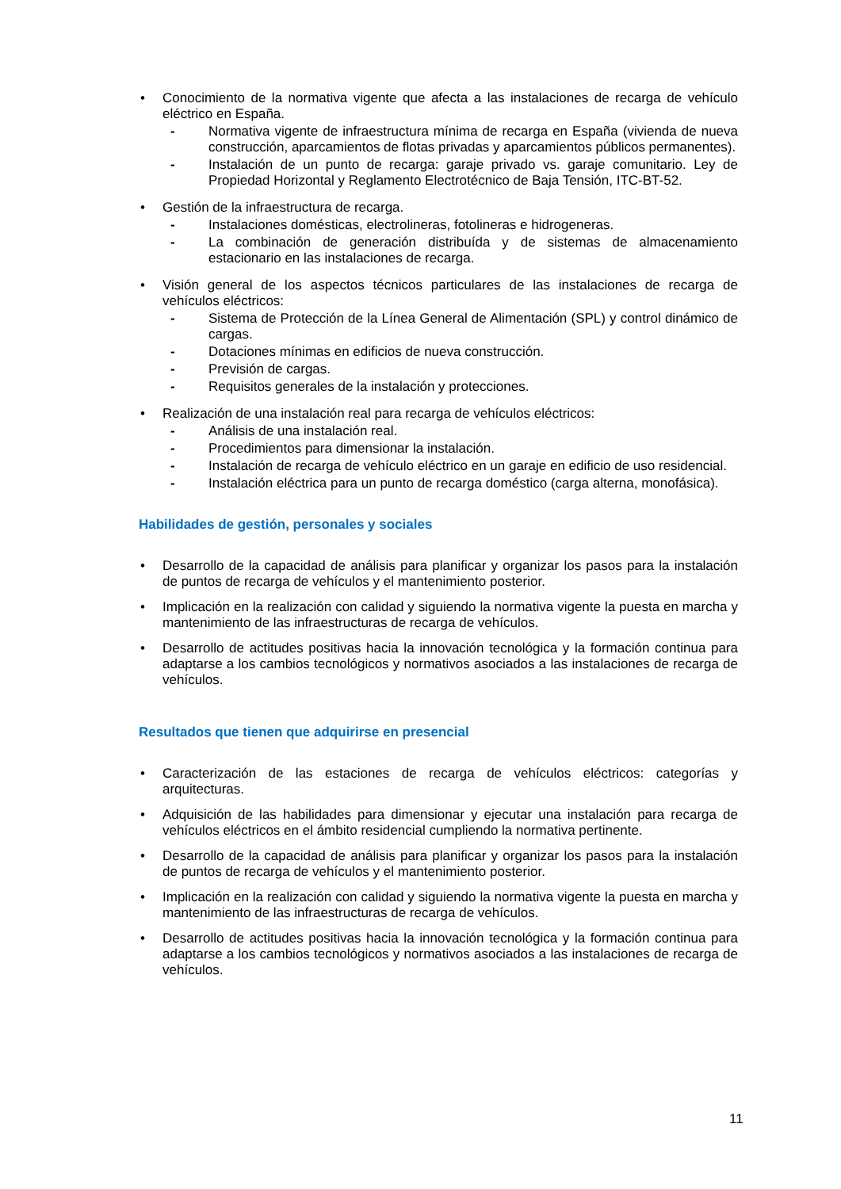• Conocimiento de la normativa vigente que afecta a las instalaciones de recarga de vehículo eléctrico en España.
- Normativa vigente de infraestructura mínima de recarga en España (vivienda de nueva construcción, aparcamientos de flotas privadas y aparcamientos públicos permanentes).
- Instalación de un punto de recarga: garaje privado vs. garaje comunitario. Ley de Propiedad Horizontal y Reglamento Electrotécnico de Baja Tensión, ITC-BT-52.
• Gestión de la infraestructura de recarga.
- Instalaciones domésticas, electrolineras, fotolineras e hidrogeneras.
- La combinación de generación distribuída y de sistemas de almacenamiento estacionario en las instalaciones de recarga.
• Visión general de los aspectos técnicos particulares de las instalaciones de recarga de vehículos eléctricos:
- Sistema de Protección de la Línea General de Alimentación (SPL) y control dinámico de cargas.
- Dotaciones mínimas en edificios de nueva construcción.
- Previsión de cargas.
- Requisitos generales de la instalación y protecciones.
• Realización de una instalación real para recarga de vehículos eléctricos:
- Análisis de una instalación real.
- Procedimientos para dimensionar la instalación.
- Instalación de recarga de vehículo eléctrico en un garaje en edificio de uso residencial.
- Instalación eléctrica para un punto de recarga doméstico (carga alterna, monofásica).
Habilidades de gestión, personales y sociales
• Desarrollo de la capacidad de análisis para planificar y organizar los pasos para la instalación de puntos de recarga de vehículos y el mantenimiento posterior.
• Implicación en la realización con calidad y siguiendo la normativa vigente la puesta en marcha y mantenimiento de las infraestructuras de recarga de vehículos.
• Desarrollo de actitudes positivas hacia la innovación tecnológica y la formación continua para adaptarse a los cambios tecnológicos y normativos asociados a las instalaciones de recarga de vehículos.
Resultados que tienen que adquirirse en presencial
• Caracterización de las estaciones de recarga de vehículos eléctricos: categorías y arquitecturas.
• Adquisición de las habilidades para dimensionar y ejecutar una instalación para recarga de vehículos eléctricos en el ámbito residencial cumpliendo la normativa pertinente.
• Desarrollo de la capacidad de análisis para planificar y organizar los pasos para la instalación de puntos de recarga de vehículos y el mantenimiento posterior.
• Implicación en la realización con calidad y siguiendo la normativa vigente la puesta en marcha y mantenimiento de las infraestructuras de recarga de vehículos.
• Desarrollo de actitudes positivas hacia la innovación tecnológica y la formación continua para adaptarse a los cambios tecnológicos y normativos asociados a las instalaciones de recarga de vehículos.
11